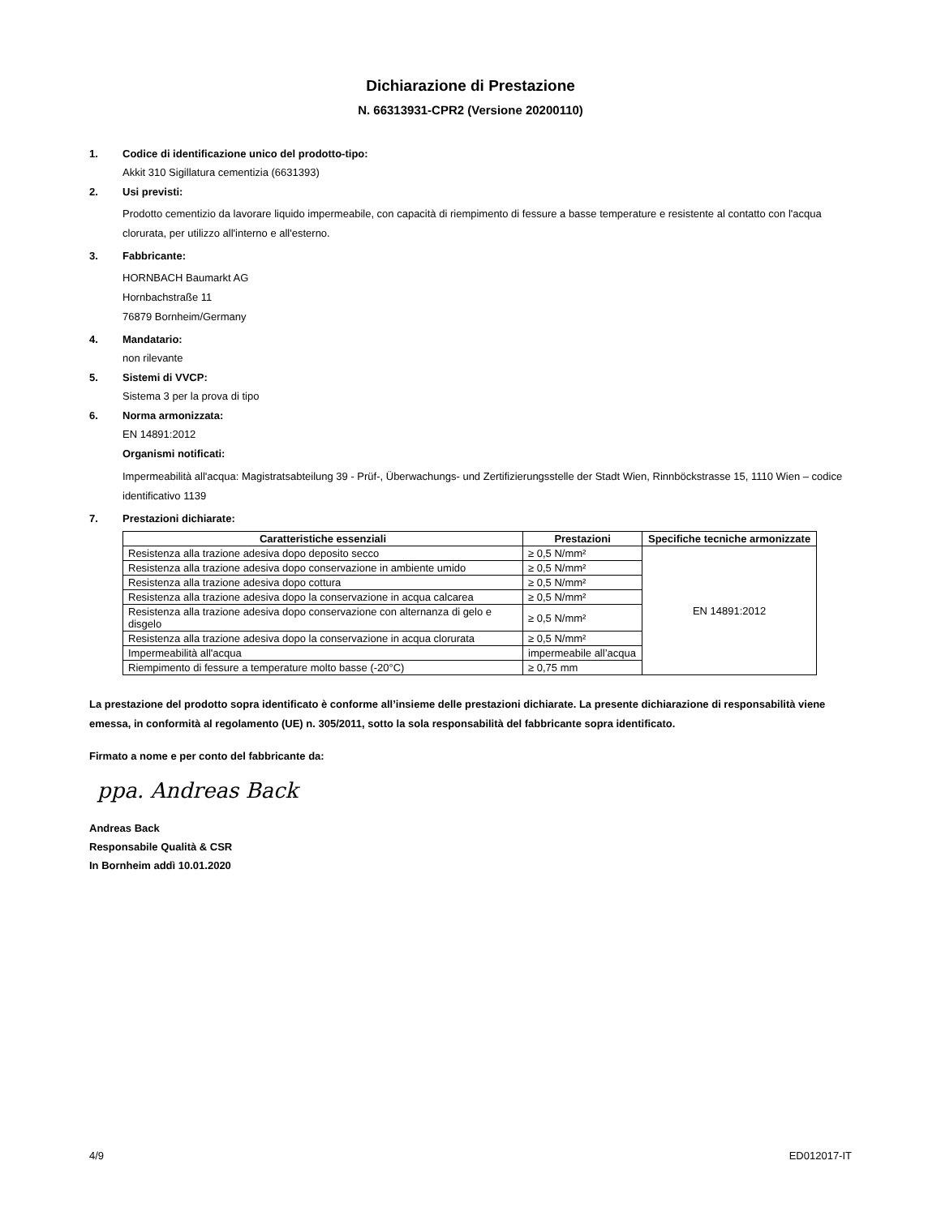Dichiarazione di Prestazione
N. 66313931-CPR2 (Versione 20200110)
1. Codice di identificazione unico del prodotto-tipo:
Akkit 310 Sigillatura cementizia (6631393)
2. Usi previsti:
Prodotto cementizio da lavorare liquido impermeabile, con capacità di riempimento di fessure a basse temperature e resistente al contatto con l'acqua clorurata, per utilizzo all'interno e all'esterno.
3. Fabbricante:
HORNBACH Baumarkt AG
Hornbachstraße 11
76879 Bornheim/Germany
4. Mandatario:
non rilevante
5. Sistemi di VVCP:
Sistema 3 per la prova di tipo
6. Norma armonizzata:
EN 14891:2012
Organismi notificati:
Impermeabilità all'acqua: Magistratsabteilung 39 - Prüf-, Überwachungs- und Zertifizierungsstelle der Stadt Wien, Rinnböckstrasse 15, 1110 Wien – codice identificativo 1139
7. Prestazioni dichiarate:
| Caratteristiche essenziali | Prestazioni | Specifiche tecniche armonizzate |
| --- | --- | --- |
| Resistenza alla trazione adesiva dopo deposito secco | ≥ 0,5 N/mm² | EN 14891:2012 |
| Resistenza alla trazione adesiva dopo conservazione in ambiente umido | ≥ 0,5 N/mm² | |
| Resistenza alla trazione adesiva dopo cottura | ≥ 0,5 N/mm² | |
| Resistenza alla trazione adesiva dopo la conservazione in acqua calcarea | ≥ 0,5 N/mm² | |
| Resistenza alla trazione adesiva dopo conservazione con alternanza di gelo e disgelo | ≥ 0,5 N/mm² | |
| Resistenza alla trazione adesiva dopo la conservazione in acqua clorurata | ≥ 0,5 N/mm² | |
| Impermeabilità all'acqua | impermeabile all’acqua | |
| Riempimento di fessure a temperature molto basse (-20°C) | ≥ 0,75 mm | |
La prestazione del prodotto sopra identificato è conforme all’insieme delle prestazioni dichiarate. La presente dichiarazione di responsabilità viene emessa, in conformità al regolamento (UE) n. 305/2011, sotto la sola responsabilità del fabbricante sopra identificato.
Firmato a nome e per conto del fabbricante da:
ppa. Andreas Back
Andreas Back
Responsabile Qualità & CSR
In Bornheim addì 10.01.2020
4/9 ED012017-IT